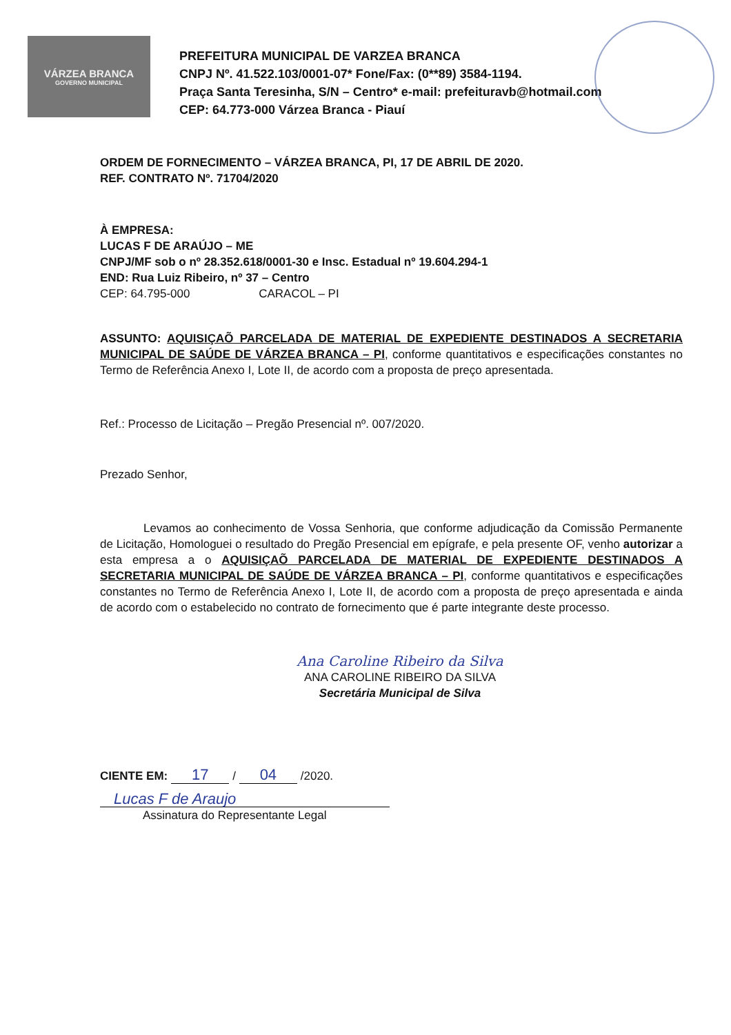VÁRZEA BRANCA
GOVERNO MUNICIPAL
PREFEITURA MUNICIPAL DE VARZEA BRANCA
CNPJ Nº. 41.522.103/0001-07* Fone/Fax: (0**89) 3584-1194.
Praça Santa Teresinha, S/N – Centro* e-mail: prefeituravb@hotmail.com
CEP: 64.773-000 Várzea Branca - Piauí
ORDEM DE FORNECIMENTO – VÁRZEA BRANCA, PI, 17 DE ABRIL DE 2020.
REF. CONTRATO Nº. 71704/2020
À EMPRESA:
LUCAS F DE ARAÚJO – ME
CNPJ/MF sob o nº 28.352.618/0001-30 e Insc. Estadual nº 19.604.294-1
END: Rua Luiz Ribeiro, nº 37 – Centro
CEP: 64.795-000 CARACOL – PI
ASSUNTO: AQUISIÇAÕ PARCELADA DE MATERIAL DE EXPEDIENTE DESTINADOS A SECRETARIA MUNICIPAL DE SAÚDE DE VÁRZEA BRANCA – PI, conforme quantitativos e especificações constantes no Termo de Referência Anexo I, Lote II, de acordo com a proposta de preço apresentada.
Ref.: Processo de Licitação – Pregão Presencial nº. 007/2020.
Prezado Senhor,
Levamos ao conhecimento de Vossa Senhoria, que conforme adjudicação da Comissão Permanente de Licitação, Homologuei o resultado do Pregão Presencial em epígrafe, e pela presente OF, venho autorizar a esta empresa a o AQUISIÇAÕ PARCELADA DE MATERIAL DE EXPEDIENTE DESTINADOS A SECRETARIA MUNICIPAL DE SAÚDE DE VÁRZEA BRANCA – PI, conforme quantitativos e especificações constantes no Termo de Referência Anexo I, Lote II, de acordo com a proposta de preço apresentada e ainda de acordo com o estabelecido no contrato de fornecimento que é parte integrante deste processo.
Ana Caroline Ribeiro da Silva
ANA CAROLINE RIBEIRO DA SILVA
Secretária Municipal de Silva
CIENTE EM: 17 / 04 /2020.
Lucas F de Araujo
Assinatura do Representante Legal